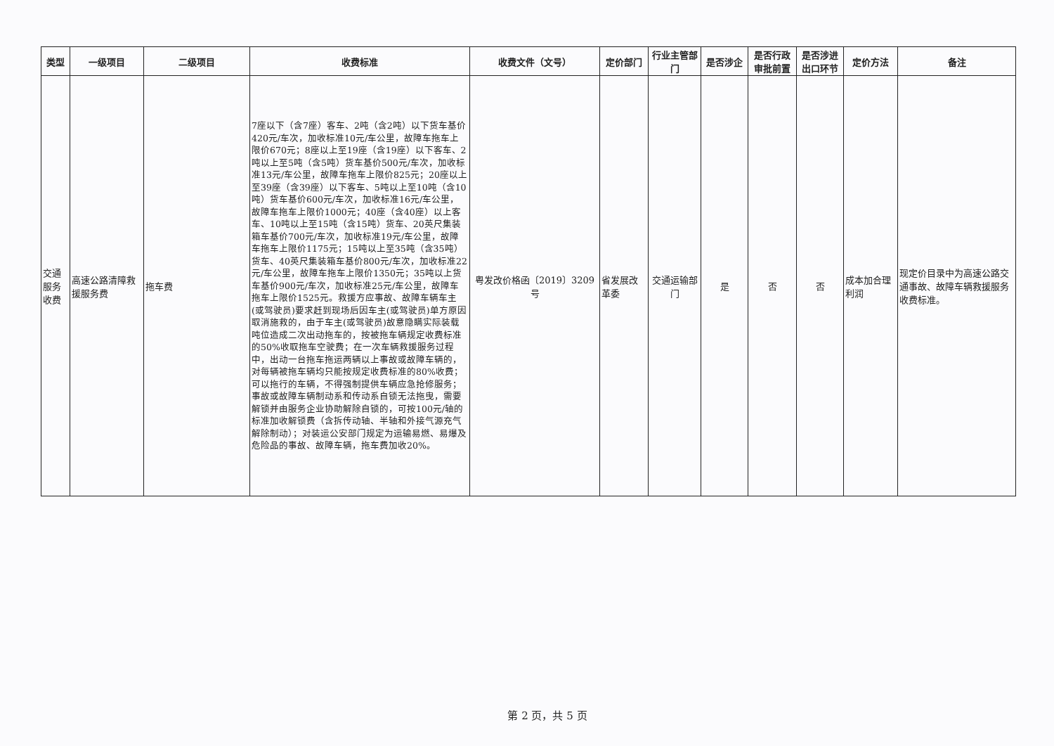| 类型 | 一级项目 | 二级项目 | 收费标准 | 收费文件（文号） | 定价部门 | 行业主管部门 | 是否涉企 | 是否行政审批前置 | 是否涉进出口环节 | 定价方法 | 备注 |
| --- | --- | --- | --- | --- | --- | --- | --- | --- | --- | --- | --- |
| 交通服务收费 | 高速公路清障救援服务费 | 拖车费 | 7座以下（含7座）客车、2吨（含2吨）以下货车基价420元/车次，加收标准10元/车公里，故障车拖车上限价670元；8座以上至19座（含19座）以下客车、2吨以上至5吨（含5吨）货车基价500元/车次，加收标准13元/车公里，故障车拖车上限价825元；20座以上至39座（含39座）以下客车、5吨以上至10吨（含10吨）货车基价600元/车次，加收标准16元/车公里，故障车拖车上限价1000元；40座（含40座）以上客车、10吨以上至15吨（含15吨）货车、20英尺集装箱车基价700元/车次，加收标准19元/车公里，故障车拖车上限价1175元；15吨以上至35吨（含35吨）货车、40英尺集装箱车基价800元/车次，加收标准22元/车公里，故障车拖车上限价1350元；35吨以上货车基价900元/车次，加收标准25元/车公里，故障车拖车上限价1525元。救援方应事故、故障车辆车主(或驾驶员)要求赶到现场后因车主(或驾驶员)单方原因取消施救的，由于车主(或驾驶员)故意隐瞒实际装载吨位造成二次出动拖车的，按被拖车辆规定收费标准的50%收取拖车空驶费；在一次车辆救援服务过程中，出动一台拖车拖运两辆以上事故或故障车辆的，对每辆被拖车辆均只能按规定收费标准的80%收费；可以拖行的车辆，不得强制提供车辆应急抢修服务；事故或故障车辆制动系和传动系自锁无法拖曳，需要解锁并由服务企业协助解除自锁的，可按100元/轴的标准加收解锁费（含拆传动轴、半轴和外接气源充气解除制动）；对装运公安部门规定为运输易燃、易爆及危险品的事故、故障车辆，拖车费加收20%。 | 粤发改价格函〔2019〕3209号 | 省发展改革委 | 交通运输部门 | 是 | 否 | 否 | 成本加合理利润 | 现定价目录中为高速公路交通事故、故障车辆救援服务收费标准。 |
第 2 页，共 5 页